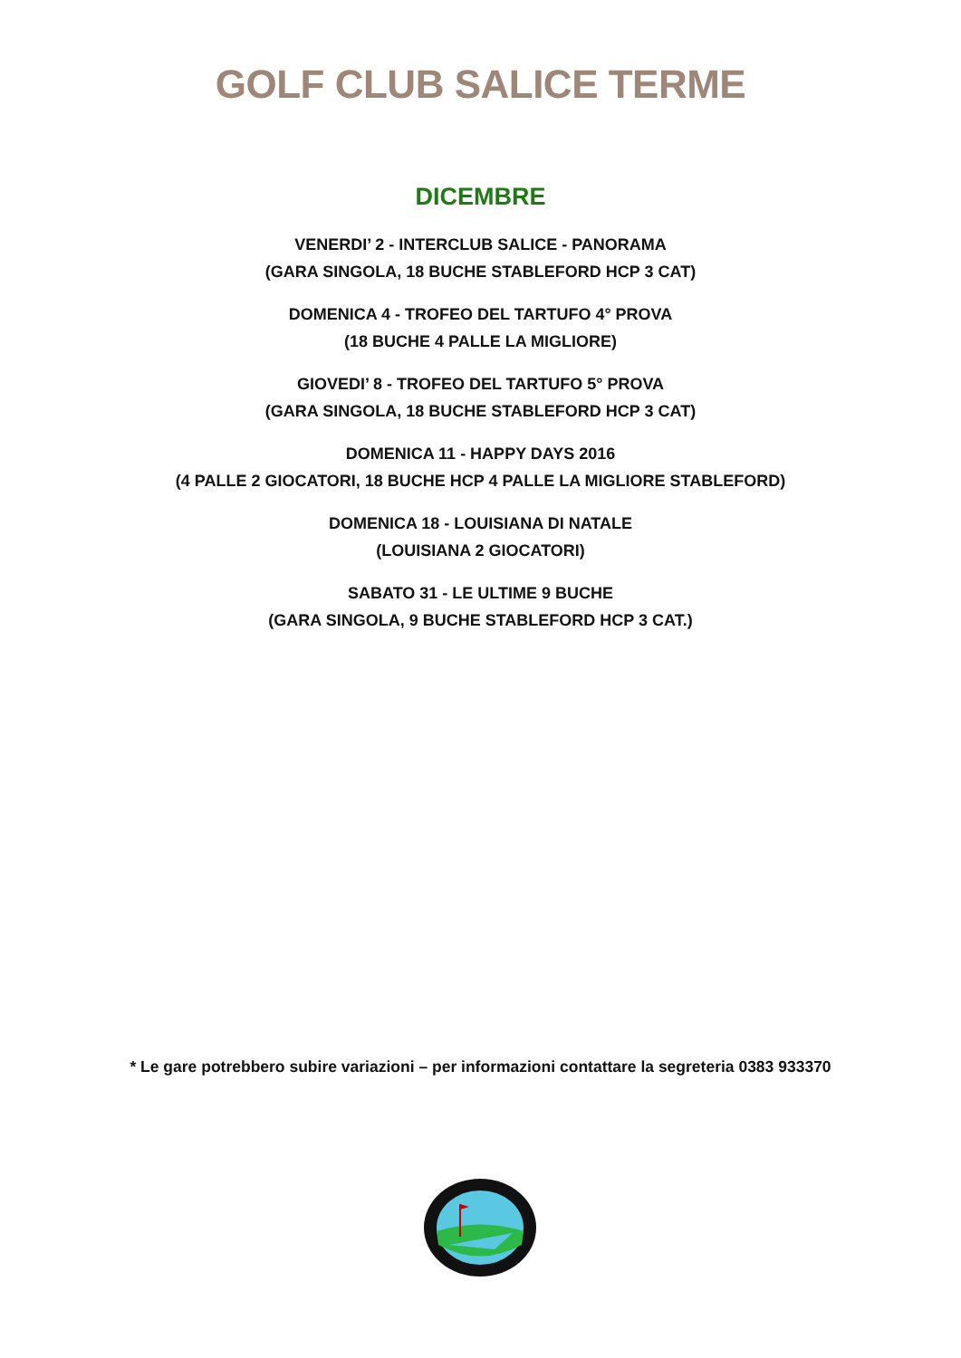GOLF CLUB SALICE TERME
DICEMBRE
VENERDI’ 2 - INTERCLUB SALICE - PANORAMA
(GARA SINGOLA, 18 BUCHE STABLEFORD HCP 3 CAT)
DOMENICA 4 - TROFEO DEL TARTUFO 4° PROVA
(18 BUCHE 4 PALLE LA MIGLIORE)
GIOVEDI’ 8 - TROFEO DEL TARTUFO 5° PROVA
(GARA SINGOLA, 18 BUCHE STABLEFORD HCP 3 CAT)
DOMENICA 11 - HAPPY DAYS 2016
(4 PALLE 2 GIOCATORI, 18 BUCHE HCP 4 PALLE LA MIGLIORE STABLEFORD)
DOMENICA 18 - LOUISIANA DI NATALE
(LOUISIANA 2 GIOCATORI)
SABATO 31 - LE ULTIME 9 BUCHE
(GARA SINGOLA, 9 BUCHE STABLEFORD HCP 3 CAT.)
* Le gare potrebbero subire variazioni – per informazioni contattare la segreteria 0383 933370